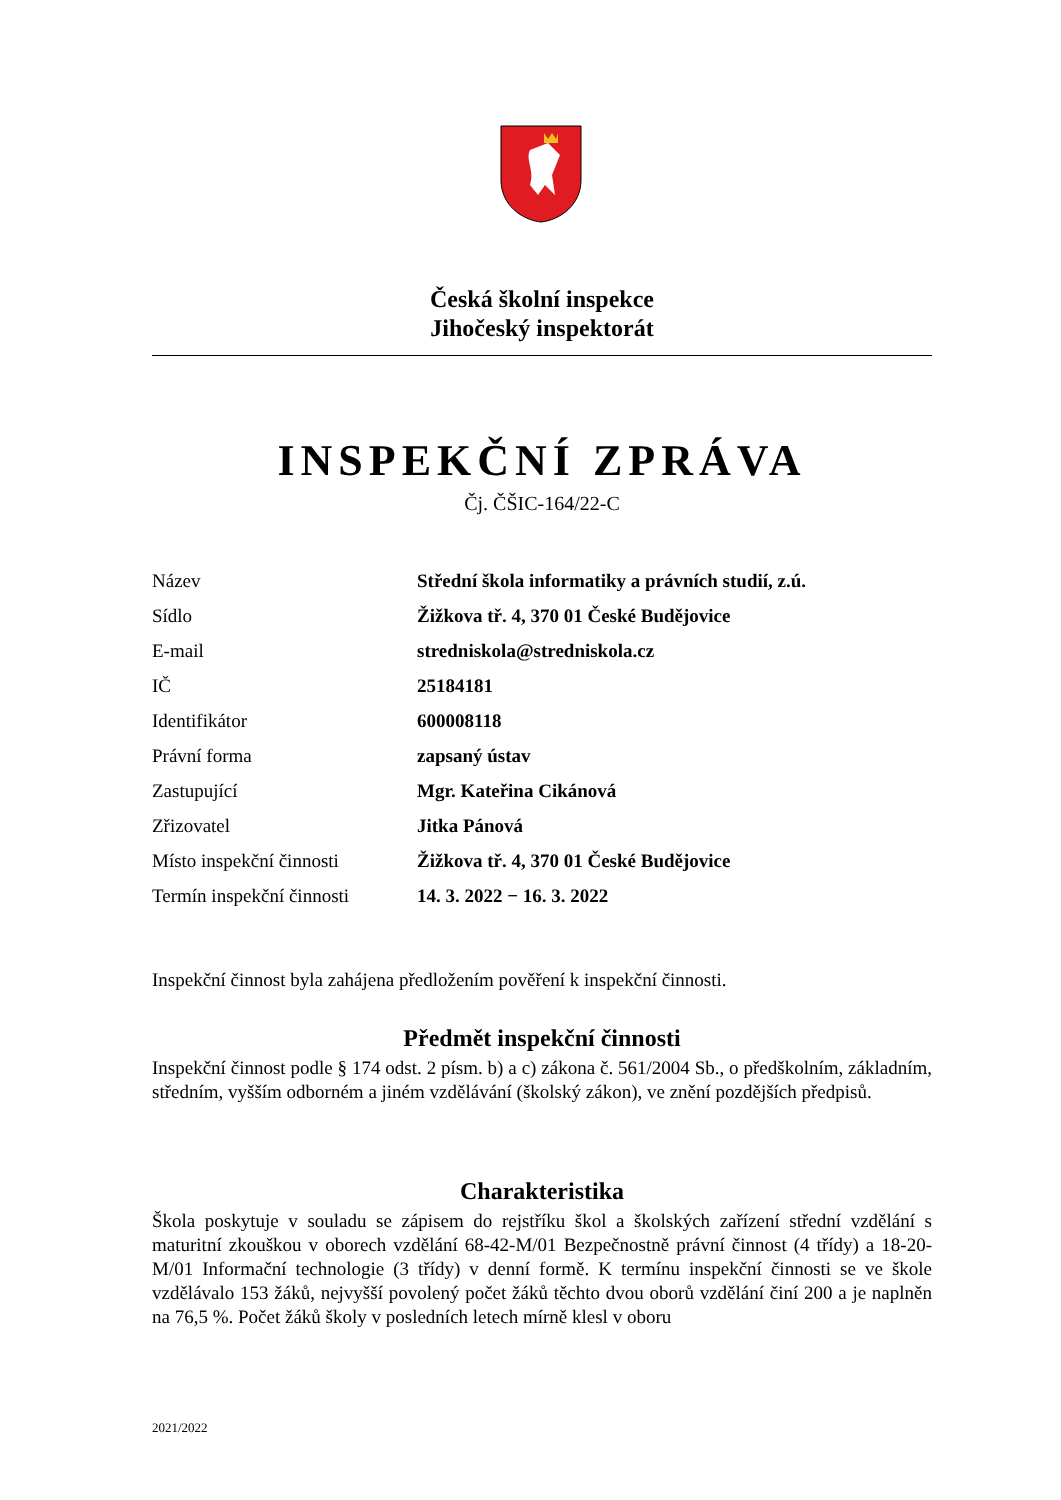Česká školní inspekce
Jihočeský inspektorát
INSPEKČNÍ ZPRÁVA
Čj. ČŠIC-164/22-C
| Název | Střední škola informatiky a právních studií, z.ú. |
| Sídlo | Žižkova tř. 4, 370 01 České Budějovice |
| E-mail | stredniskola@stredniskola.cz |
| IČ | 25184181 |
| Identifikátor | 600008118 |
| Právní forma | zapsaný ústav |
| Zastupující | Mgr. Kateřina Cikánová |
| Zřizovatel | Jitka Pánová |
| Místo inspekční činnosti | Žižkova tř. 4, 370 01 České Budějovice |
| Termín inspekční činnosti | 14. 3. 2022 − 16. 3. 2022 |
Inspekční činnost byla zahájena předložením pověření k inspekční činnosti.
Předmět inspekční činnosti
Inspekční činnost podle § 174 odst. 2 písm. b) a c) zákona č. 561/2004 Sb., o předškolním, základním, středním, vyšším odborném a jiném vzdělávání (školský zákon), ve znění pozdějších předpisů.
Charakteristika
Škola poskytuje v souladu se zápisem do rejstříku škol a školských zařízení střední vzdělání s maturitní zkouškou v oborech vzdělání 68-42-M/01 Bezpečnostně právní činnost (4 třídy) a 18-20-M/01 Informační technologie (3 třídy) v denní formě. K termínu inspekční činnosti se ve škole vzdělávalo 153 žáků, nejvyšší povolený počet žáků těchto dvou oborů vzdělání činí 200 a je naplněn na 76,5 %. Počet žáků školy v posledních letech mírně klesl v oboru
2021/2022